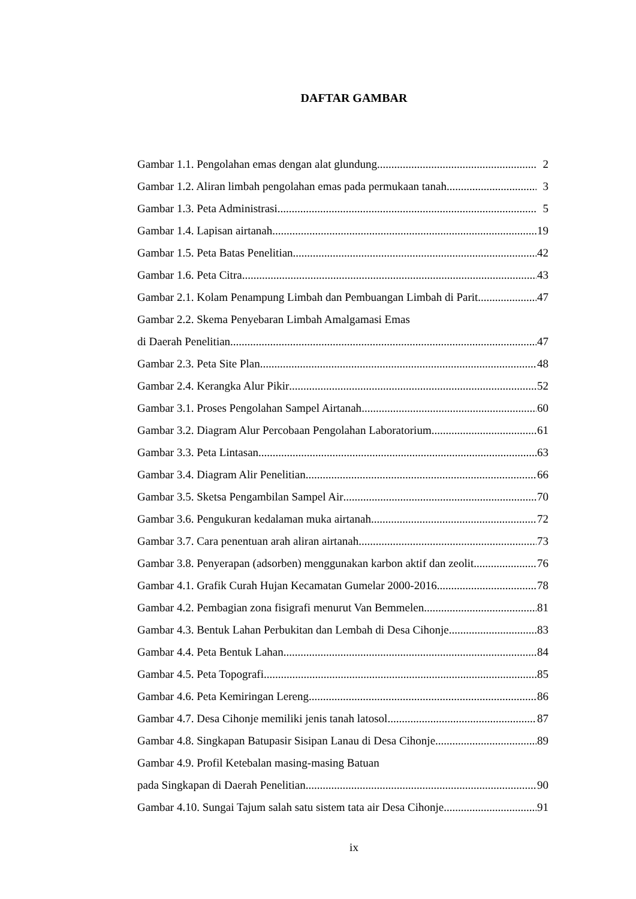DAFTAR GAMBAR
Gambar 1.1. Pengolahan emas dengan alat glundung 2
Gambar 1.2. Aliran limbah pengolahan emas pada permukaan tanah 3
Gambar 1.3. Peta Administrasi 5
Gambar 1.4. Lapisan airtanah 19
Gambar 1.5. Peta Batas Penelitian 42
Gambar 1.6. Peta Citra 43
Gambar 2.1. Kolam Penampung Limbah dan Pembuangan Limbah di Parit 47
Gambar 2.2. Skema Penyebaran Limbah Amalgamasi Emas
di Daerah Penelitian 47
Gambar 2.3. Peta Site Plan 48
Gambar 2.4. Kerangka Alur Pikir 52
Gambar 3.1. Proses Pengolahan Sampel Airtanah 60
Gambar 3.2. Diagram Alur Percobaan Pengolahan Laboratorium 61
Gambar 3.3. Peta Lintasan 63
Gambar 3.4. Diagram Alir Penelitian 66
Gambar 3.5. Sketsa Pengambilan Sampel Air 70
Gambar 3.6. Pengukuran kedalaman muka airtanah 72
Gambar 3.7. Cara penentuan arah aliran airtanah 73
Gambar 3.8. Penyerapan (adsorben) menggunakan karbon aktif dan zeolit 76
Gambar 4.1. Grafik Curah Hujan Kecamatan Gumelar 2000-2016 78
Gambar 4.2. Pembagian zona fisigrafi menurut Van Bemmelen 81
Gambar 4.3. Bentuk Lahan Perbukitan dan Lembah di Desa Cihonje 83
Gambar 4.4. Peta Bentuk Lahan 84
Gambar 4.5. Peta Topografi 85
Gambar 4.6. Peta Kemiringan Lereng 86
Gambar 4.7. Desa Cihonje memiliki jenis tanah latosol 87
Gambar 4.8. Singkapan Batupasir Sisipan Lanau di Desa Cihonje 89
Gambar 4.9. Profil Ketebalan masing-masing Batuan
pada Singkapan di Daerah Penelitian 90
Gambar 4.10. Sungai Tajum salah satu sistem tata air Desa Cihonje 91
ix